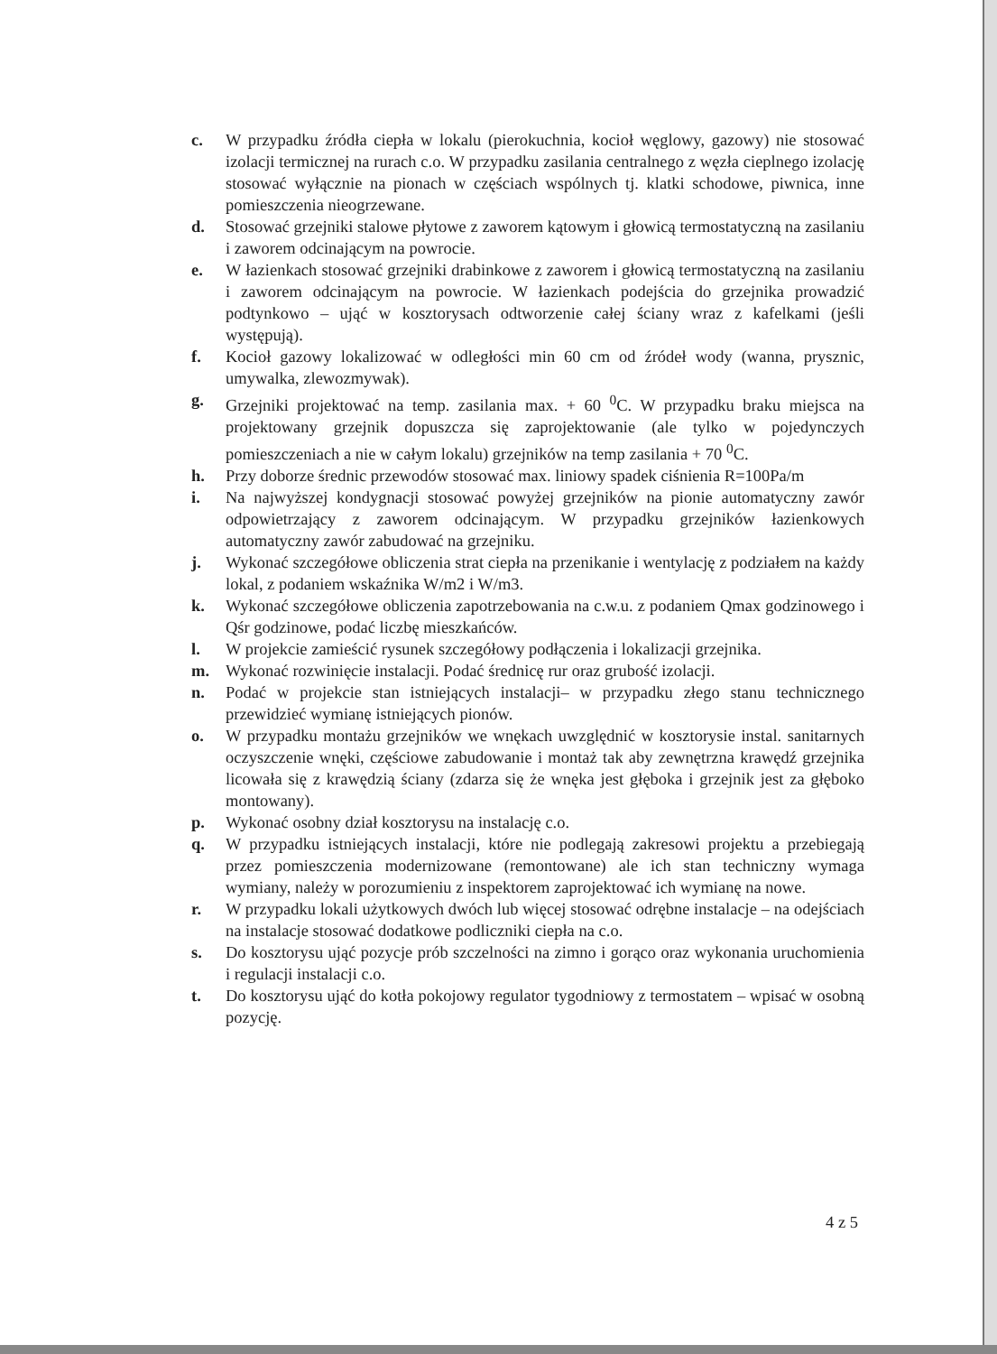c. W przypadku źródła ciepła w lokalu (pierokuchnia, kocioł węglowy, gazowy) nie stosować izolacji termicznej na rurach c.o. W przypadku zasilania centralnego z węzła cieplnego izolację stosować wyłącznie na pionach w częściach wspólnych tj. klatki schodowe, piwnica, inne pomieszczenia nieogrzewane.
d. Stosować grzejniki stalowe płytowe z zaworem kątowym i głowicą termostatyczną na zasilaniu i zaworem odcinającym na powrocie.
e. W łazienkach stosować grzejniki drabinkowe z zaworem i głowicą termostatyczną na zasilaniu i zaworem odcinającym na powrocie. W łazienkach podejścia do grzejnika prowadzić podtynkowo – ująć w kosztorysach odtworzenie całej ściany wraz z kafelkami (jeśli występują).
f. Kocioł gazowy lokalizować w odległości min 60 cm od źródeł wody (wanna, prysznic, umywalka, zlewozmywak).
g. Grzejniki projektować na temp. zasilania max. + 60 <sup>0</sup>C. W przypadku braku miejsca na projektowany grzejnik dopuszcza się zaprojektowanie (ale tylko w pojedynczych pomieszczeniach a nie w całym lokalu) grzejników na temp zasilania + 70 <sup>0</sup>C.
h. Przy doborze średnic przewodów stosować max. liniowy spadek ciśnienia R=100Pa/m
i. Na najwyższej kondygnacji stosować powyżej grzejników na pionie automatyczny zawór odpowietrzający z zaworem odcinającym. W przypadku grzejników łazienkowych automatyczny zawór zabudować na grzejniku.
j. Wykonać szczegółowe obliczenia strat ciepła na przenikanie i wentylację z podziałem na każdy lokal, z podaniem wskaźnika W/m2 i W/m3.
k. Wykonać szczegółowe obliczenia zapotrzebowania na c.w.u. z podaniem Qmax godzinowego i Qśr godzinowe, podać liczbę mieszkańców.
l. W projekcie zamieścić rysunek szczegółowy podłączenia i lokalizacji grzejnika.
m. Wykonać rozwinięcie instalacji. Podać średnicę rur oraz grubość izolacji.
n. Podać w projekcie stan istniejących instalacji– w przypadku złego stanu technicznego przewidzieć wymianę istniejących pionów.
o. W przypadku montażu grzejników we wnękach uwzględnić w kosztorysie instal. sanitarnych oczyszczenie wnęki, częściowe zabudowanie i montaż tak aby zewnętrzna krawędź grzejnika licowała się z krawędzią ściany (zdarza się że wnęka jest głęboka i grzejnik jest za głęboko montowany).
p. Wykonać osobny dział kosztorysu na instalację c.o.
q. W przypadku istniejących instalacji, które nie podlegają zakresowi projektu a przebiegają przez pomieszczenia modernizowane (remontowane) ale ich stan techniczny wymaga wymiany, należy w porozumieniu z inspektorem zaprojektować ich wymianę na nowe.
r. W przypadku lokali użytkowych dwóch lub więcej stosować odrębne instalacje – na odejściach na instalacje stosować dodatkowe podliczniki ciepła na c.o.
s. Do kosztorysu ująć pozycje prób szczelności na zimno i gorąco oraz wykonania uruchomienia i regulacji instalacji c.o.
t. Do kosztorysu ująć do kotła pokojowy regulator tygodniowy z termostatem – wpisać w osobną pozycję.
4 z 5